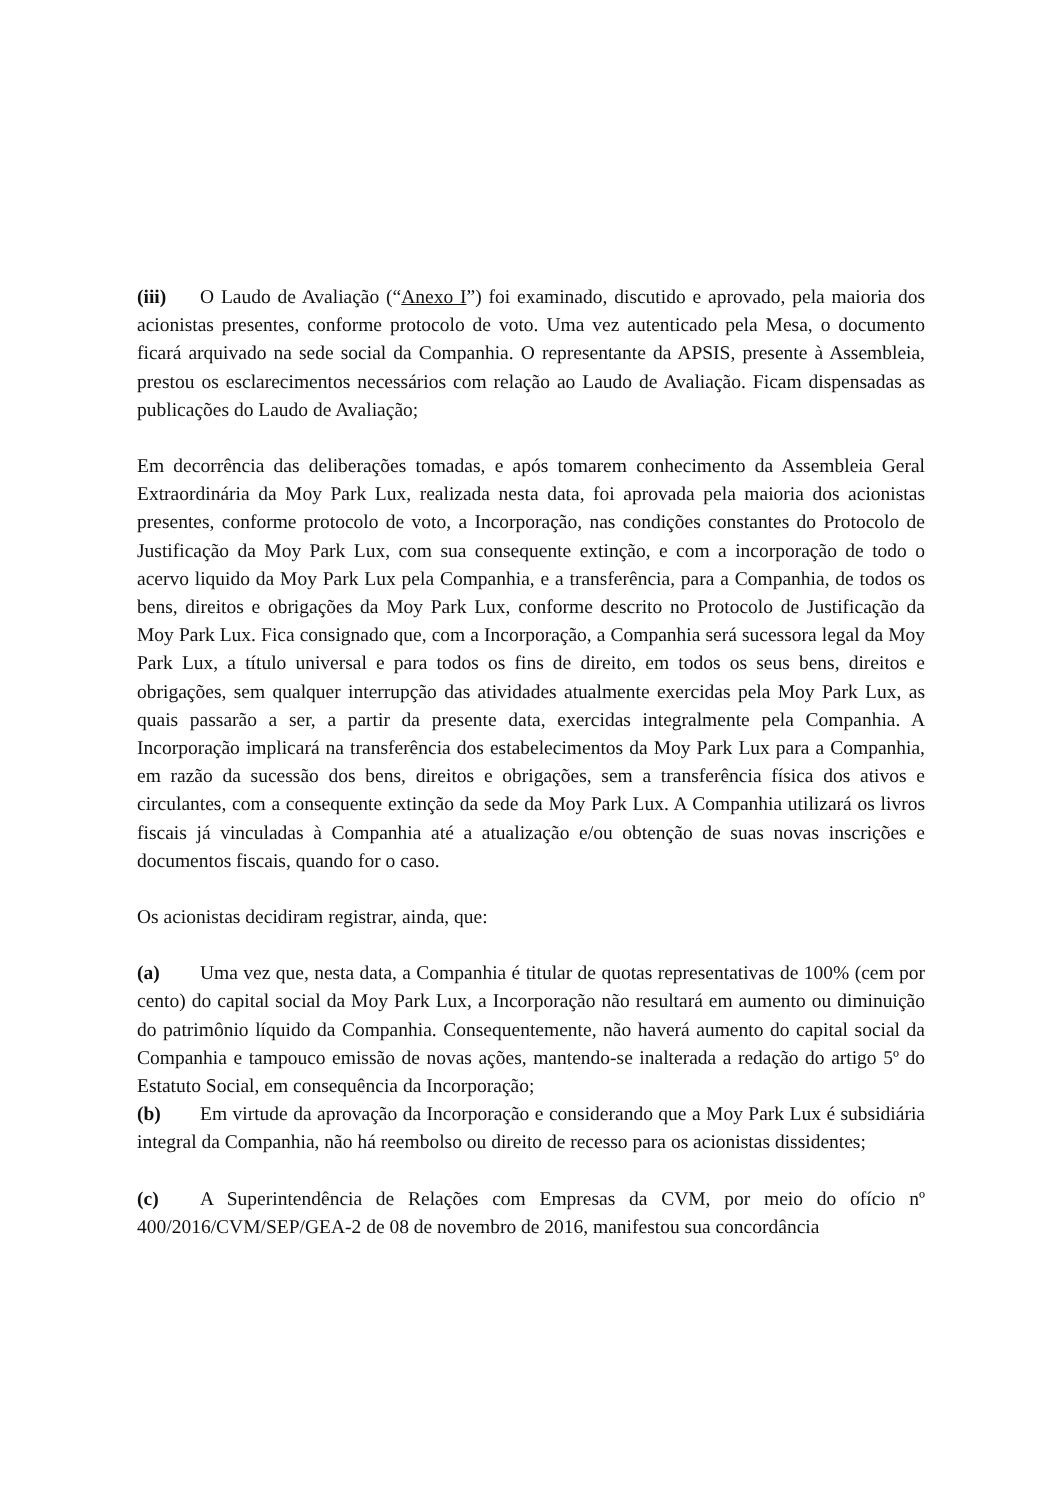(iii) O Laudo de Avaliação (“Anexo I”) foi examinado, discutido e aprovado, pela maioria dos acionistas presentes, conforme protocolo de voto. Uma vez autenticado pela Mesa, o documento ficará arquivado na sede social da Companhia. O representante da APSIS, presente à Assembleia, prestou os esclarecimentos necessários com relação ao Laudo de Avaliação. Ficam dispensadas as publicações do Laudo de Avaliação;
Em decorrência das deliberações tomadas, e após tomarem conhecimento da Assembleia Geral Extraordinária da Moy Park Lux, realizada nesta data, foi aprovada pela maioria dos acionistas presentes, conforme protocolo de voto, a Incorporação, nas condições constantes do Protocolo de Justificação da Moy Park Lux, com sua consequente extinção, e com a incorporação de todo o acervo liquido da Moy Park Lux pela Companhia, e a transferência, para a Companhia, de todos os bens, direitos e obrigações da Moy Park Lux, conforme descrito no Protocolo de Justificação da Moy Park Lux. Fica consignado que, com a Incorporação, a Companhia será sucessora legal da Moy Park Lux, a título universal e para todos os fins de direito, em todos os seus bens, direitos e obrigações, sem qualquer interrupção das atividades atualmente exercidas pela Moy Park Lux, as quais passarão a ser, a partir da presente data, exercidas integralmente pela Companhia. A Incorporação implicará na transferência dos estabelecimentos da Moy Park Lux para a Companhia, em razão da sucessão dos bens, direitos e obrigações, sem a transferência física dos ativos e circulantes, com a consequente extinção da sede da Moy Park Lux. A Companhia utilizará os livros fiscais já vinculadas à Companhia até a atualização e/ou obtenção de suas novas inscrições e documentos fiscais, quando for o caso.
Os acionistas decidiram registrar, ainda, que:
(a) Uma vez que, nesta data, a Companhia é titular de quotas representativas de 100% (cem por cento) do capital social da Moy Park Lux, a Incorporação não resultará em aumento ou diminuição do patrimônio líquido da Companhia. Consequentemente, não haverá aumento do capital social da Companhia e tampouco emissão de novas ações, mantendo-se inalterada a redação do artigo 5º do Estatuto Social, em consequência da Incorporação;
(b) Em virtude da aprovação da Incorporação e considerando que a Moy Park Lux é subsidiária integral da Companhia, não há reembolso ou direito de recesso para os acionistas dissidentes;
(c) A Superintendência de Relações com Empresas da CVM, por meio do ofício nº 400/2016/CVM/SEP/GEA-2 de 08 de novembro de 2016, manifestou sua concordância